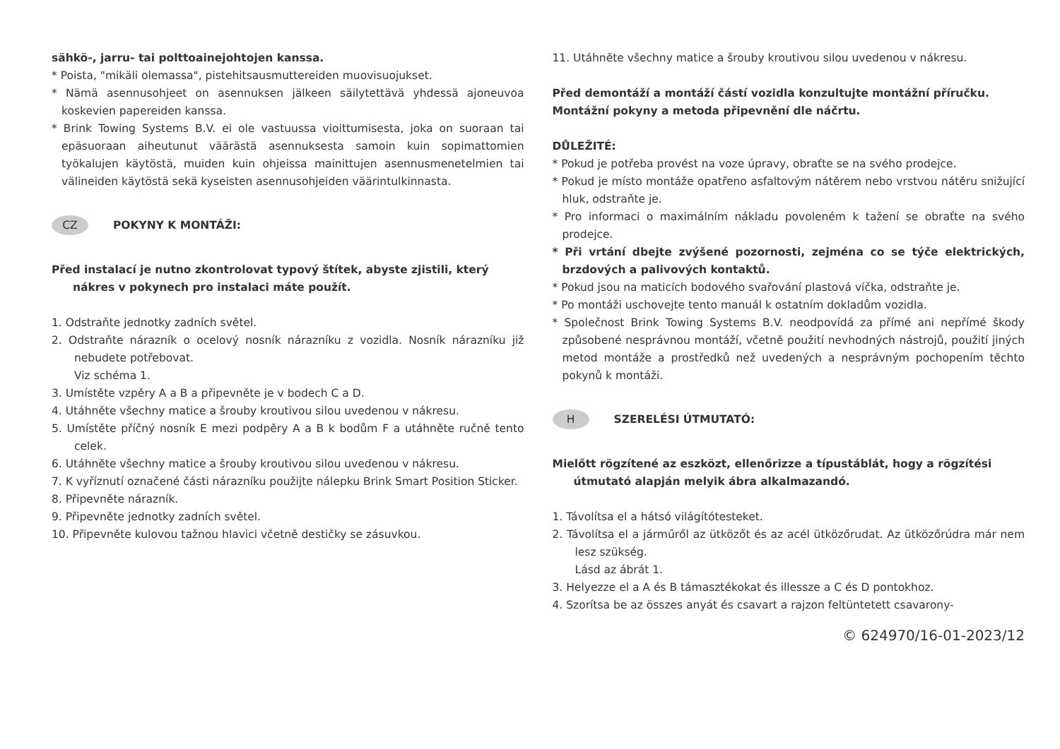sähkö-, jarru- tai polttoainejohtojen kanssa.
* Poista, "mikäli olemassa", pistehitsausmuttereiden muovisuojukset.
* Nämä asennusohjeet on asennuksen jälkeen säilytettävä yhdessä ajoneuvoa koskevien papereiden kanssa.
* Brink Towing Systems B.V. ei ole vastuussa vioittumisesta, joka on suoraan tai epäsuoraan aiheutunut väärästä asennuksesta samoin kuin sopimattomien työkalujen käytöstä, muiden kuin ohjeissa mainittujen asennusmenetelmien tai välineiden käytöstä sekä kyseisten asennusohjeiden väärintulkinnasta.
CZ POKYNY K MONTÁŽI:
Před instalací je nutno zkontrolovat typový štítek, abyste zjistili, který nákres v pokynech pro instalaci máte použít.
1. Odstraňte jednotky zadních světel.
2. Odstraňte nárazník o ocelový nosník nárazníku z vozidla. Nosník nárazníku již nebudete potřebovat.
Viz schéma 1.
3. Umístěte vzpěry A a B a připevněte je v bodech C a D.
4. Utáhněte všechny matice a šrouby kroutivou silou uvedenou v nákresu.
5. Umístěte příčný nosník E mezi podpěry A a B k bodům F a utáhněte ručně tento celek.
6. Utáhněte všechny matice a šrouby kroutivou silou uvedenou v nákresu.
7. K vyříznutí označené části nárazníku použijte nálepku Brink Smart Position Sticker.
8. Připevněte nárazník.
9. Připevněte jednotky zadních světel.
10. Připevněte kulovou tažnou hlavici včetně destičky se zásuvkou.
11. Utáhněte všechny matice a šrouby kroutivou silou uvedenou v nákresu.
Před demontáží a montáží částí vozidla konzultujte montážní příručku. Montážní pokyny a metoda připevnění dle náčrtu.
DŮLEŽITÉ:
* Pokud je potřeba provést na voze úpravy, obraťte se na svého prodejce.
* Pokud je místo montáže opatřeno asfaltovým nátěrem nebo vrstvou nátěru snižující hluk, odstraňte je.
* Pro informaci o maximálním nákladu povoleném k tažení se obraťte na svého prodejce.
* Při vrtání dbejte zvýšené pozornosti, zejména co se týče elektrických, brzdových a palivových kontaktů.
* Pokud jsou na maticích bodového svařování plastová víčka, odstraňte je.
* Po montáži uschovejte tento manuál k ostatním dokladům vozidla.
* Společnost Brink Towing Systems B.V. neodpovídá za přímé ani nepřímé škody způsobené nesprávnou montáží, včetně použití nevhodných nástrojů, použití jiných metod montáže a prostředků než uvedených a nesprávným pochopením těchto pokynů k montáži.
H SZERELÉSI ÚTMUTATÓ:
Mielőtt rögzítené az eszközt, ellenőrizze a típustáblát, hogy a rögzítési útmutató alapján melyik ábra alkalmazandó.
1. Távolítsa el a hátsó világítótesteket.
2. Távolítsa el a járműről az ütközőt és az acél ütközőrudat. Az ütközőrúdra már nem lesz szükség.
Lásd az ábrát 1.
3. Helyezze el a A és B támasztékokat és illessze a C és D pontokhoz.
4. Szorítsa be az összes anyát és csavart a rajzon feltüntetett csavarony-
© 624970/16-01-2023/12